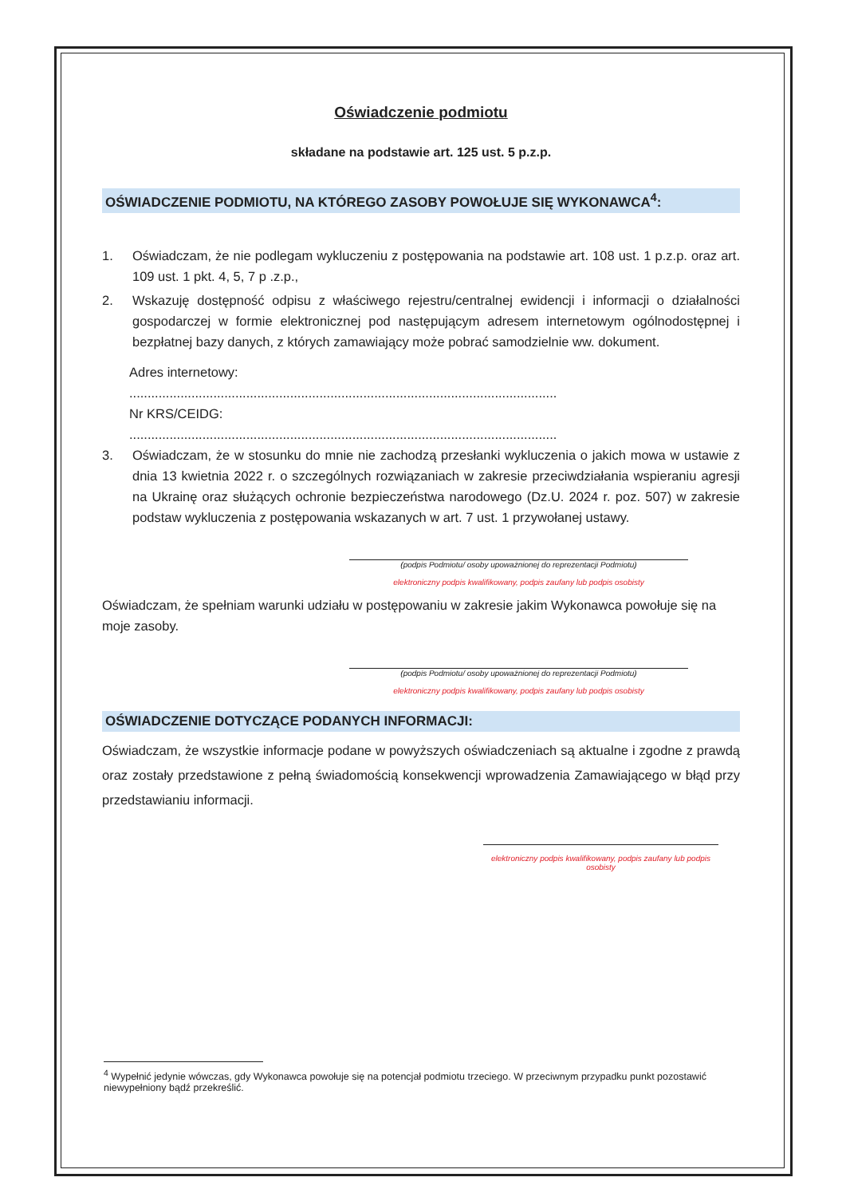Oświadczenie podmiotu
składane na podstawie art. 125 ust. 5 p.z.p.
OŚWIADCZENIE PODMIOTU, NA KTÓREGO ZASOBY POWOŁUJE SIĘ WYKONAWCA<sup>4</sup>:
1. Oświadczam, że nie podlegam wykluczeniu z postępowania na podstawie art. 108 ust. 1 p.z.p. oraz art. 109 ust. 1 pkt. 4, 5, 7 p .z.p.,
2. Wskazuję dostępność odpisu z właściwego rejestru/centralnej ewidencji i informacji o działalności gospodarczej w formie elektronicznej pod następującym adresem internetowym ogólnodostępnej i bezpłatnej bazy danych, z których zamawiający może pobrać samodzielnie ww. dokument.
Adres internetowy:
.....................................................................................................................
Nr KRS/CEIDG:
.....................................................................................................................
3. Oświadczam, że w stosunku do mnie nie zachodzą przesłanki wykluczenia o jakich mowa w ustawie z dnia 13 kwietnia 2022 r. o szczególnych rozwiązaniach w zakresie przeciwdziałania wspieraniu agresji na Ukrainę oraz służących ochronie bezpieczeństwa narodowego (Dz.U. 2024 r. poz. 507) w zakresie podstaw wykluczenia z postępowania wskazanych w art. 7 ust. 1 przywołanej ustawy.
(podpis Podmiotu/ osoby upoważnionej do reprezentacji Podmiotu)
elektroniczny podpis kwalifikowany, podpis zaufany lub podpis osobisty
Oświadczam, że spełniam warunki udziału w postępowaniu w zakresie jakim Wykonawca powołuje się na moje zasoby.
(podpis Podmiotu/ osoby upoważnionej do reprezentacji Podmiotu)
elektroniczny podpis kwalifikowany, podpis zaufany lub podpis osobisty
OŚWIADCZENIE DOTYCZĄCE PODANYCH INFORMACJI:
Oświadczam, że wszystkie informacje podane w powyższych oświadczeniach są aktualne i zgodne z prawdą oraz zostały przedstawione z pełną świadomością konsekwencji wprowadzenia Zamawiającego w błąd przy przedstawianiu informacji.
elektroniczny podpis kwalifikowany, podpis zaufany lub podpis osobisty
<sup>4</sup> Wypełnić jedynie wówczas, gdy Wykonawca powołuje się na potencjał podmiotu trzeciego. W przeciwnym przypadku punkt pozostawić niewypełniony bądź przekreślić.